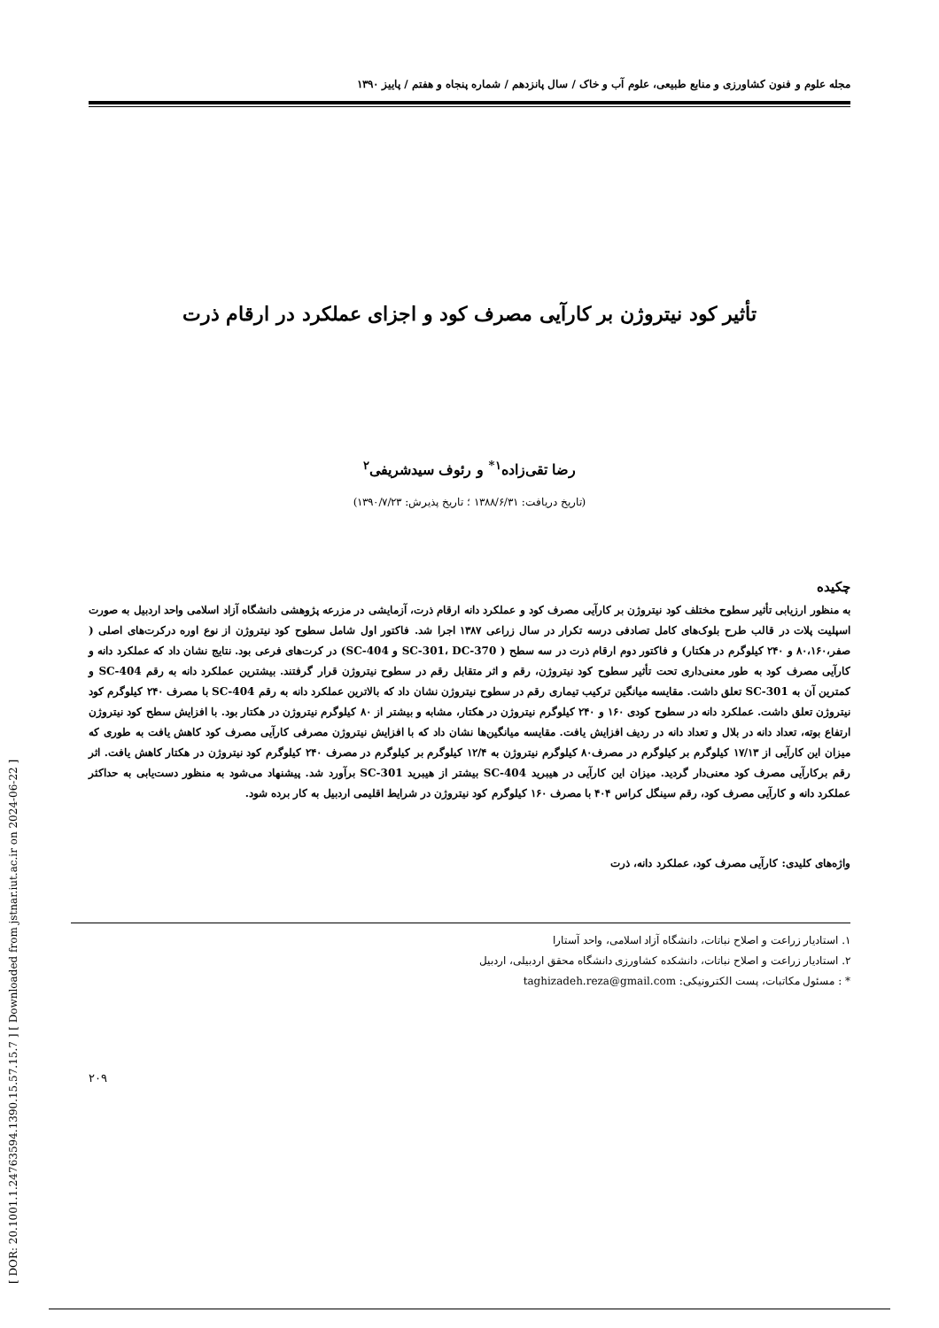[ DOR: 20.1001.1.24763594.1390.15.57.15.7 ] [ Downloaded from jstnar.iut.ac.ir on 2024-06-22 ]
مجله علوم و فنون کشاورزی و منابع طبیعی، علوم آب و خاک / سال پانزدهم / شماره پنجاه و هفتم / پاییز ۱۳۹۰
تأثیر کود نیتروژن بر کارآیی مصرف کود و اجزای عملکرد در ارقام ذرت
رضا تقی‌زاده<sup>۱*</sup> و رئوف سیدشریفی<sup>۲</sup>
(تاریخ دریافت: ۱۳۸۸/۶/۳۱ ؛ تاریخ پذیرش: ۱۳۹۰/۷/۲۳)
چکیده
به منظور ارزیابی تأثیر سطوح مختلف کود نیتروژن بر کارآیی مصرف کود و عملکرد دانه ارقام ذرت، آزمایشی در مزرعه پژوهشی دانشگاه آزاد اسلامی واحد اردبیل به صورت اسپلیت پلات در قالب طرح بلوک‌های کامل تصادفی درسه تکرار در سال زراعی ۱۳۸۷ اجرا شد. فاکتور اول شامل سطوح کود نیتروژن از نوع اوره درکرت‌های اصلی ( صفر،۸۰،۱۶۰ و ۲۴۰ کیلوگرم در هکتار) و فاکتور دوم ارقام ذرت در سه سطح ( SC-301، DC-370 و SC-404) در کرت‌های فرعی بود. نتایج نشان داد که عملکرد دانه و کارآیی مصرف کود به طور معنی‌داری تحت تأثیر سطوح کود نیتروژن، رقم و اثر متقابل رقم در سطوح نیتروژن قرار گرفتند. بیشترین عملکرد دانه به رقم SC-404 و کمترین آن به SC-301 تعلق داشت. مقایسه میانگین ترکیب تیماری رقم در سطوح نیتروژن نشان داد که بالاترین عملکرد دانه به رقم SC-404 با مصرف ۲۴۰ کیلوگرم کود نیتروژن تعلق داشت. عملکرد دانه در سطوح کودی ۱۶۰ و ۲۴۰ کیلوگرم نیتروژن در هکتار، مشابه و بیشتر از ۸۰ کیلوگرم نیتروژن در هکتار بود. با افزایش سطح کود نیتروژن ارتفاع بوته، تعداد دانه در بلال و تعداد دانه در ردیف افزایش یافت. مقایسه میانگین‌ها نشان داد که با افزایش نیتروژن مصرفی کارآیی مصرف کود کاهش یافت به طوری که میزان این کارآیی از ۱۷/۱۳ کیلوگرم بر کیلوگرم در مصرف۸۰ کیلوگرم نیتروژن به ۱۲/۴ کیلوگرم بر کیلوگرم در مصرف ۲۴۰ کیلوگرم کود نیتروژن در هکتار کاهش یافت. اثر رقم برکارآیی مصرف کود معنی‌دار گردید. میزان این کارآیی در هیبرید SC-404 بیشتر از هیبرید SC-301 برآورد شد. پیشنهاد می‌شود به منظور دست‌یابی به حداکثر عملکرد دانه و کارآیی مصرف کود، رقم سینگل کراس ۴۰۴ با مصرف ۱۶۰ کیلوگرم کود نیتروژن در شرایط اقلیمی اردبیل به کار برده شود.
واژه‌های کلیدی: کارآیی مصرف کود، عملکرد دانه، ذرت
۱. استادیار زراعت و اصلاح نباتات، دانشگاه آزاد اسلامی، واحد آستارا
۲. استادیار زراعت و اصلاح نباتات، دانشکده کشاورزی دانشگاه محقق اردبیلی، اردبیل
* : مسئول مکاتبات، پست الکترونیکی: taghizadeh.reza@gmail.com
۲۰۹